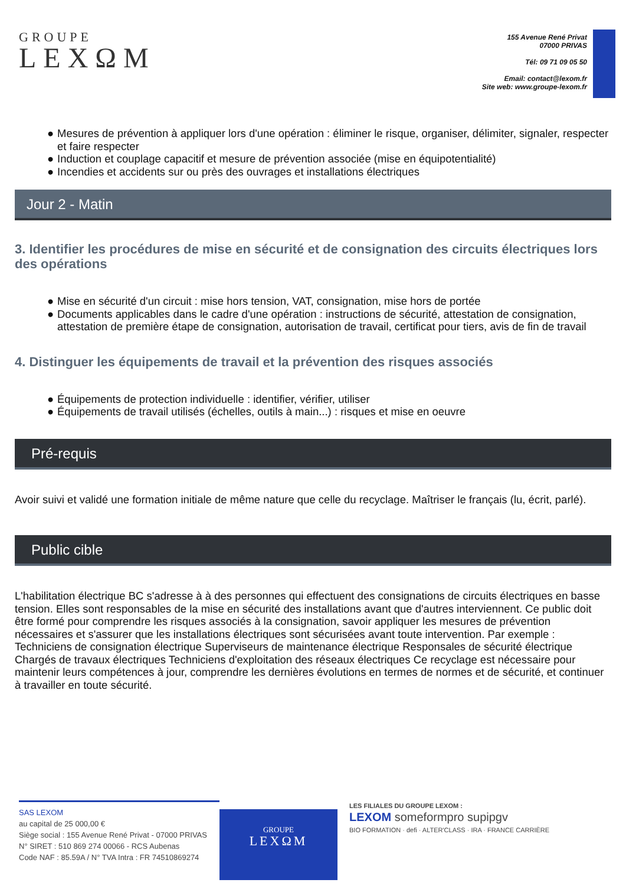GROUPE
LEXΩM
155 Avenue René Privat
07000 PRIVAS
Tél: 09 71 09 05 50
Email: contact@lexom.fr
Site web: www.groupe-lexom.fr
● Mesures de prévention à appliquer lors d'une opération : éliminer le risque, organiser, délimiter, signaler, respecter et faire respecter
● Induction et couplage capacitif et mesure de prévention associée (mise en équipotentialité)
● Incendies et accidents sur ou près des ouvrages et installations électriques
Jour 2 - Matin
3. Identifier les procédures de mise en sécurité et de consignation des circuits électriques lors des opérations
● Mise en sécurité d'un circuit : mise hors tension, VAT, consignation, mise hors de portée
● Documents applicables dans le cadre d'une opération : instructions de sécurité, attestation de consignation, attestation de première étape de consignation, autorisation de travail, certificat pour tiers, avis de fin de travail
4. Distinguer les équipements de travail et la prévention des risques associés
● Équipements de protection individuelle : identifier, vérifier, utiliser
● Équipements de travail utilisés (échelles, outils à main...) : risques et mise en oeuvre
Pré-requis
Avoir suivi et validé une formation initiale de même nature que celle du recyclage. Maîtriser le français (lu, écrit, parlé).
Public cible
L'habilitation électrique BC s'adresse à à des personnes qui effectuent des consignations de circuits électriques en basse tension. Elles sont responsables de la mise en sécurité des installations avant que d'autres interviennent. Ce public doit être formé pour comprendre les risques associés à la consignation, savoir appliquer les mesures de prévention nécessaires et s'assurer que les installations électriques sont sécurisées avant toute intervention. Par exemple : Techniciens de consignation électrique Superviseurs de maintenance électrique Responsales de sécurité électrique Chargés de travaux électriques Techniciens d'exploitation des réseaux électriques Ce recyclage est nécessaire pour maintenir leurs compétences à jour, comprendre les dernières évolutions en termes de normes et de sécurité, et continuer à travailler en toute sécurité.
SAS LEXOM
au capital de 25 000,00 €
Siège social : 155 Avenue René Privat - 07000 PRIVAS
N° SIRET : 510 869 274 00066 - RCS Aubenas
Code NAF : 85.59A / N° TVA Intra : FR 74510869274
GROUPE
LEXΩM
LES FILIALES DU GROUPE LEXOM :
LEXOM someformpro supipgv
BIO FORMATION · defi · ALTER'CLASS · IRA · FRANCE CARRIÈRE